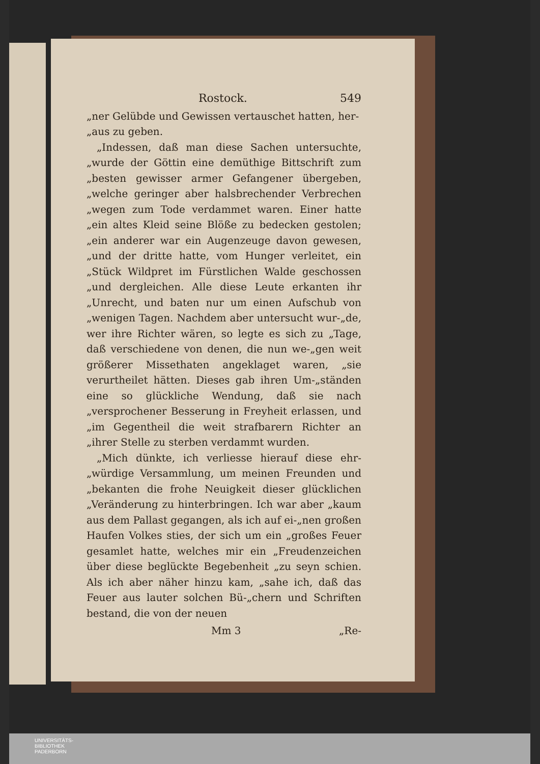Rostock. 549
„ner Gelübde und Gewissen vertauschet hatten, her-
„aus zu geben.
 „Indessen, daß man diese Sachen untersuchte, „wurde der Göttin eine demüthige Bittschrift zum „besten gewisser armer Gefangener übergeben, „welche geringer aber halsbrechender Verbrechen „wegen zum Tode verdammet waren. Einer hatte „ein altes Kleid seine Blöße zu bedecken gestolen; „ein anderer war ein Augenzeuge davon gewesen, „und der dritte hatte, vom Hunger verleitet, ein „Stück Wildpret im Fürstlichen Walde geschossen „und dergleichen. Alle diese Leute erkanten ihr „Unrecht, und baten nur um einen Aufschub von „wenigen Tagen. Nachdem aber untersucht wur-„de, wer ihre Richter wären, so legte es sich zu „Tage, daß verschiedene von denen, die nun we-„gen weit größerer Missethaten angeklaget waren, „sie verurtheilet hätten. Dieses gab ihren Um-„ständen eine so glückliche Wendung, daß sie nach „versprochener Besserung in Freyheit erlassen, und „im Gegentheil die weit strafbarern Richter an „ihrer Stelle zu sterben verdammt wurden.
 „Mich dünkte, ich verliesse hierauf diese ehr-„würdige Versammlung, um meinen Freunden und „bekanten die frohe Neuigkeit dieser glücklichen „Veränderung zu hinterbringen. Ich war aber „kaum aus dem Pallast gegangen, als ich auf ei-„nen großen Haufen Volkes sties, der sich um ein „großes Feuer gesamlet hatte, welches mir ein „Freudenzeichen über diese beglückte Begebenheit „zu seyn schien. Als ich aber näher hinzu kam, „sahe ich, daß das Feuer aus lauter solchen Bü-„chern und Schriften bestand, die von der neuen
Mm 3 „Re-
UNIVERSITÄTS-
BIBLIOTHEK
PADERBORN